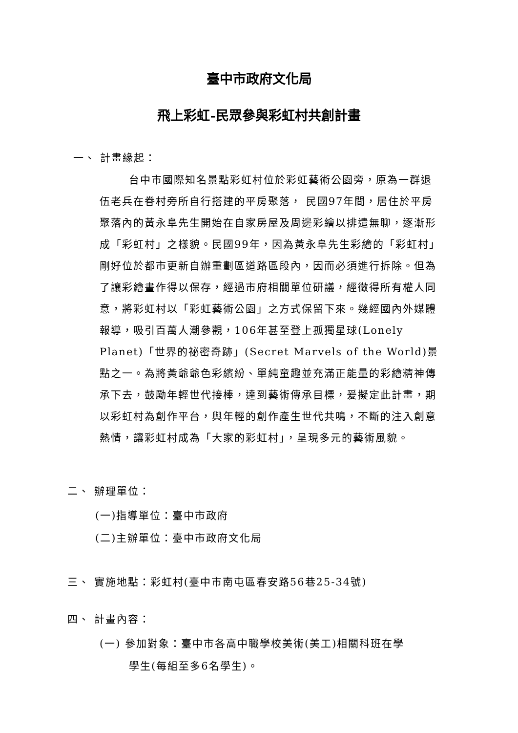臺中市政府文化局
飛上彩虹-民眾參與彩虹村共創計畫
一、 計畫緣起：
台中市國際知名景點彩虹村位於彩虹藝術公園旁，原為一群退伍老兵在眷村旁所自行搭建的平房聚落， 民國97年間，居住於平房聚落內的黃永阜先生開始在自家房屋及周邊彩繪以排遣無聊，逐漸形成「彩虹村」之樣貌。民國99年，因為黃永阜先生彩繪的「彩虹村」剛好位於都市更新自辦重劃區道路區段內，因而必須進行拆除。但為了讓彩繪畫作得以保存，經過市府相關單位研議，經徵得所有權人同意，將彩虹村以「彩虹藝術公園」之方式保留下來。幾經國內外媒體報導，吸引百萬人潮參觀，106年甚至登上孤獨星球(Lonely Planet)「世界的祕密奇跡」(Secret Marvels of the World)景點之一。為將黃爺爺色彩繽紛、單純童趣並充滿正能量的彩繪精神傳承下去，鼓勵年輕世代接棒，達到藝術傳承目標，爰擬定此計畫，期以彩虹村為創作平台，與年輕的創作產生世代共鳴，不斷的注入創意熱情，讓彩虹村成為「大家的彩虹村」，呈現多元的藝術風貌。
二、 辦理單位：
(一)指導單位：臺中市政府
(二)主辦單位：臺中市政府文化局
三、 實施地點：彩虹村(臺中市南屯區春安路56巷25-34號)
四、 計畫內容：
(一) 參加對象：臺中市各高中職學校美術(美工)相關科班在學
學生(每組至多6名學生)。